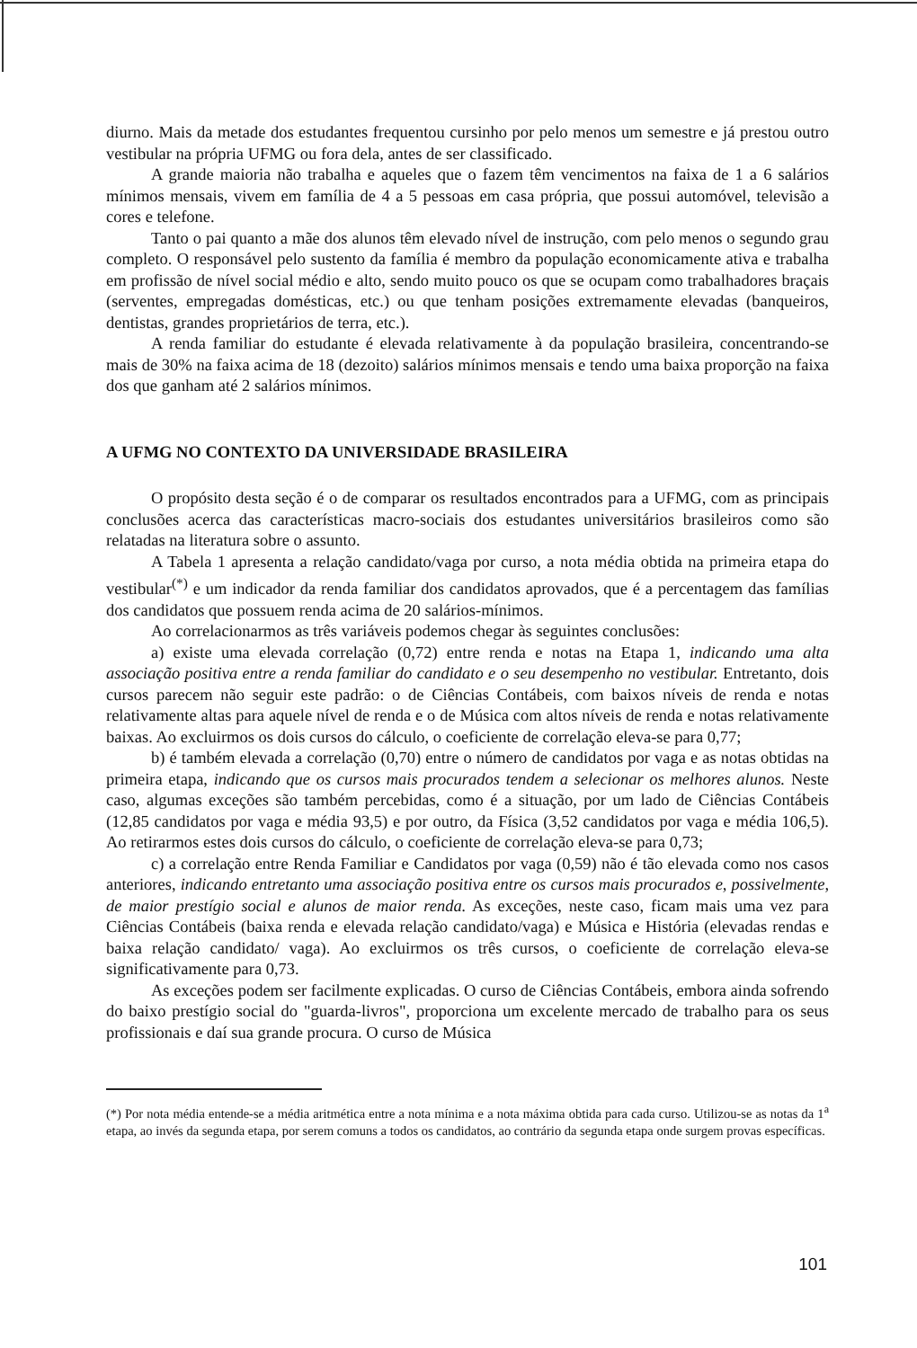diurno. Mais da metade dos estudantes frequentou cursinho por pelo menos um semestre e já prestou outro vestibular na própria UFMG ou fora dela, antes de ser classificado.
A grande maioria não trabalha e aqueles que o fazem têm vencimentos na faixa de 1 a 6 salários mínimos mensais, vivem em família de 4 a 5 pessoas em casa própria, que possui automóvel, televisão a cores e telefone.
Tanto o pai quanto a mãe dos alunos têm elevado nível de instrução, com pelo menos o segundo grau completo. O responsável pelo sustento da família é membro da população economicamente ativa e trabalha em profissão de nível social médio e alto, sendo muito pouco os que se ocupam como trabalhadores braçais (serventes, empregadas domésticas, etc.) ou que tenham posições extremamente elevadas (banqueiros, dentistas, grandes proprietários de terra, etc.).
A renda familiar do estudante é elevada relativamente à da população brasileira, concentrando-se mais de 30% na faixa acima de 18 (dezoito) salários mínimos mensais e tendo uma baixa proporção na faixa dos que ganham até 2 salários mínimos.
A UFMG NO CONTEXTO DA UNIVERSIDADE BRASILEIRA
O propósito desta seção é o de comparar os resultados encontrados para a UFMG, com as principais conclusões acerca das características macro-sociais dos estudantes universitários brasileiros como são relatadas na literatura sobre o assunto.
A Tabela 1 apresenta a relação candidato/vaga por curso, a nota média obtida na primeira etapa do vestibular<sup>(*)</sup> e um indicador da renda familiar dos candidatos aprovados, que é a percentagem das famílias dos candidatos que possuem renda acima de 20 salários-mínimos.
Ao correlacionarmos as três variáveis podemos chegar às seguintes conclusões:
a) existe uma elevada correlação (0,72) entre renda e notas na Etapa 1, indicando uma alta associação positiva entre a renda familiar do candidato e o seu desempenho no vestibular. Entretanto, dois cursos parecem não seguir este padrão: o de Ciências Contábeis, com baixos níveis de renda e notas relativamente altas para aquele nível de renda e o de Música com altos níveis de renda e notas relativamente baixas. Ao excluirmos os dois cursos do cálculo, o coeficiente de correlação eleva-se para 0,77;
b) é também elevada a correlação (0,70) entre o número de candidatos por vaga e as notas obtidas na primeira etapa, indicando que os cursos mais procurados tendem a selecionar os melhores alunos. Neste caso, algumas exceções são também percebidas, como é a situação, por um lado de Ciências Contábeis (12,85 candidatos por vaga e média 93,5) e por outro, da Física (3,52 candidatos por vaga e média 106,5). Ao retirarmos estes dois cursos do cálculo, o coeficiente de correlação eleva-se para 0,73;
c) a correlação entre Renda Familiar e Candidatos por vaga (0,59) não é tão elevada como nos casos anteriores, indicando entretanto uma associação positiva entre os cursos mais procurados e, possivelmente, de maior prestígio social e alunos de maior renda. As exceções, neste caso, ficam mais uma vez para Ciências Contábeis (baixa renda e elevada relação candidato/vaga) e Música e História (elevadas rendas e baixa relação candidato/ vaga). Ao excluirmos os três cursos, o coeficiente de correlação eleva-se significativamente para 0,73.
As exceções podem ser facilmente explicadas. O curso de Ciências Contábeis, embora ainda sofrendo do baixo prestígio social do "guarda-livros", proporciona um excelente mercado de trabalho para os seus profissionais e daí sua grande procura. O curso de Música
(*) Por nota média entende-se a média aritmética entre a nota mínima e a nota máxima obtida para cada curso. Utilizou-se as notas da 1<sup>a</sup> etapa, ao invés da segunda etapa, por serem comuns a todos os candidatos, ao contrário da segunda etapa onde surgem provas específicas.
101